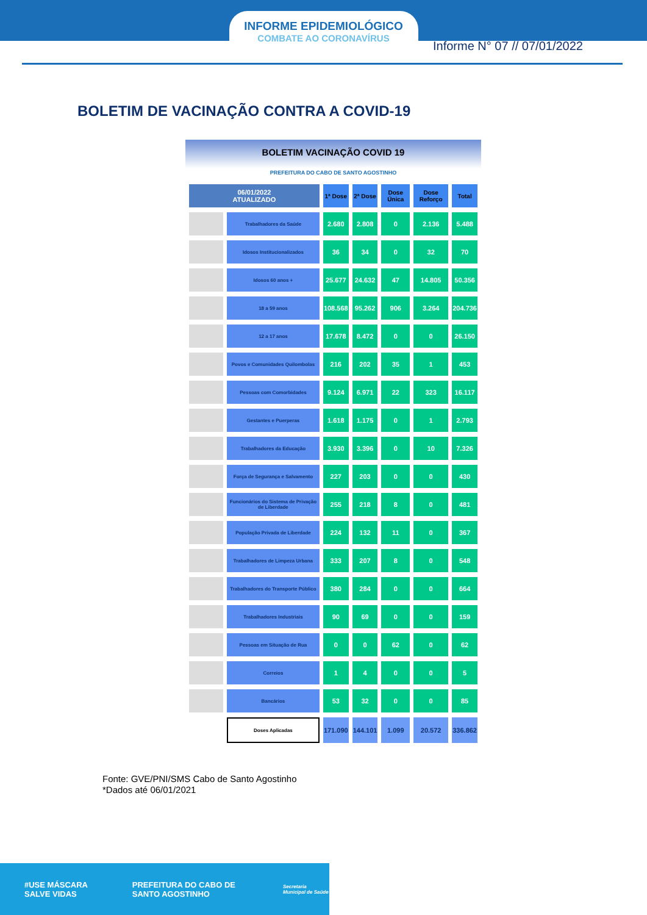INFORME EPIDEMIOLÓGICO
COMBATE AO CORONAVÍRUS
Informe N° 07 // 07/01/2022
BOLETIM DE VACINAÇÃO CONTRA A COVID-19
BOLETIM VACINAÇÃO COVID 19
PREFEITURA DO CABO DE SANTO AGOSTINHO
| 06/01/2022 ATUALIZADO | | 1ª Dose | 2ª Dose | Dose Única | Dose Reforço | Total |
| --- | --- | --- | --- | --- | --- | --- |
| | Trabalhadores da Saúde | 2.680 | 2.808 | 0 | 2.136 | 5.488 |
| | Idosos Institucionalizados | 36 | 34 | 0 | 32 | 70 |
| | Idosos 60 anos + | 25.677 | 24.632 | 47 | 14.805 | 50.356 |
| | 18 a 59 anos | 108.568 | 95.262 | 906 | 3.264 | 204.736 |
| | 12 a 17 anos | 17.678 | 8.472 | 0 | 0 | 26.150 |
| | Povos e Comunidades Quilombolas | 216 | 202 | 35 | 1 | 453 |
| | Pessoas com Comorbidades | 9.124 | 6.971 | 22 | 323 | 16.117 |
| | Gestantes e Puerperas | 1.618 | 1.175 | 0 | 1 | 2.793 |
| | Trabalhadores da Educação | 3.930 | 3.396 | 0 | 10 | 7.326 |
| | Força de Segurança e Salvamento | 227 | 203 | 0 | 0 | 430 |
| | Funcionários do Sistema de Privação de Liberdade | 255 | 218 | 8 | 0 | 481 |
| | População Privada de Liberdade | 224 | 132 | 11 | 0 | 367 |
| | Trabalhadores de Limpeza Urbana | 333 | 207 | 8 | 0 | 548 |
| | Trabalhadores do Transporte Público | 380 | 284 | 0 | 0 | 664 |
| | Trabalhadores Industriais | 90 | 69 | 0 | 0 | 159 |
| | Pessoas em Situação de Rua | 0 | 0 | 62 | 0 | 62 |
| | Correios | 1 | 4 | 0 | 0 | 5 |
| | Bancários | 53 | 32 | 0 | 0 | 85 |
| | Doses Aplicadas | 171.090 | 144.101 | 1.099 | 20.572 | 336.862 |
Fonte: GVE/PNI/SMS Cabo de Santo Agostinho
*Dados até 06/01/2021
#USE MÁSCARA SALVE VIDAS PREFEITURA DO CABO DE SANTO AGOSTINHO Secretaria Municipal de Saúde